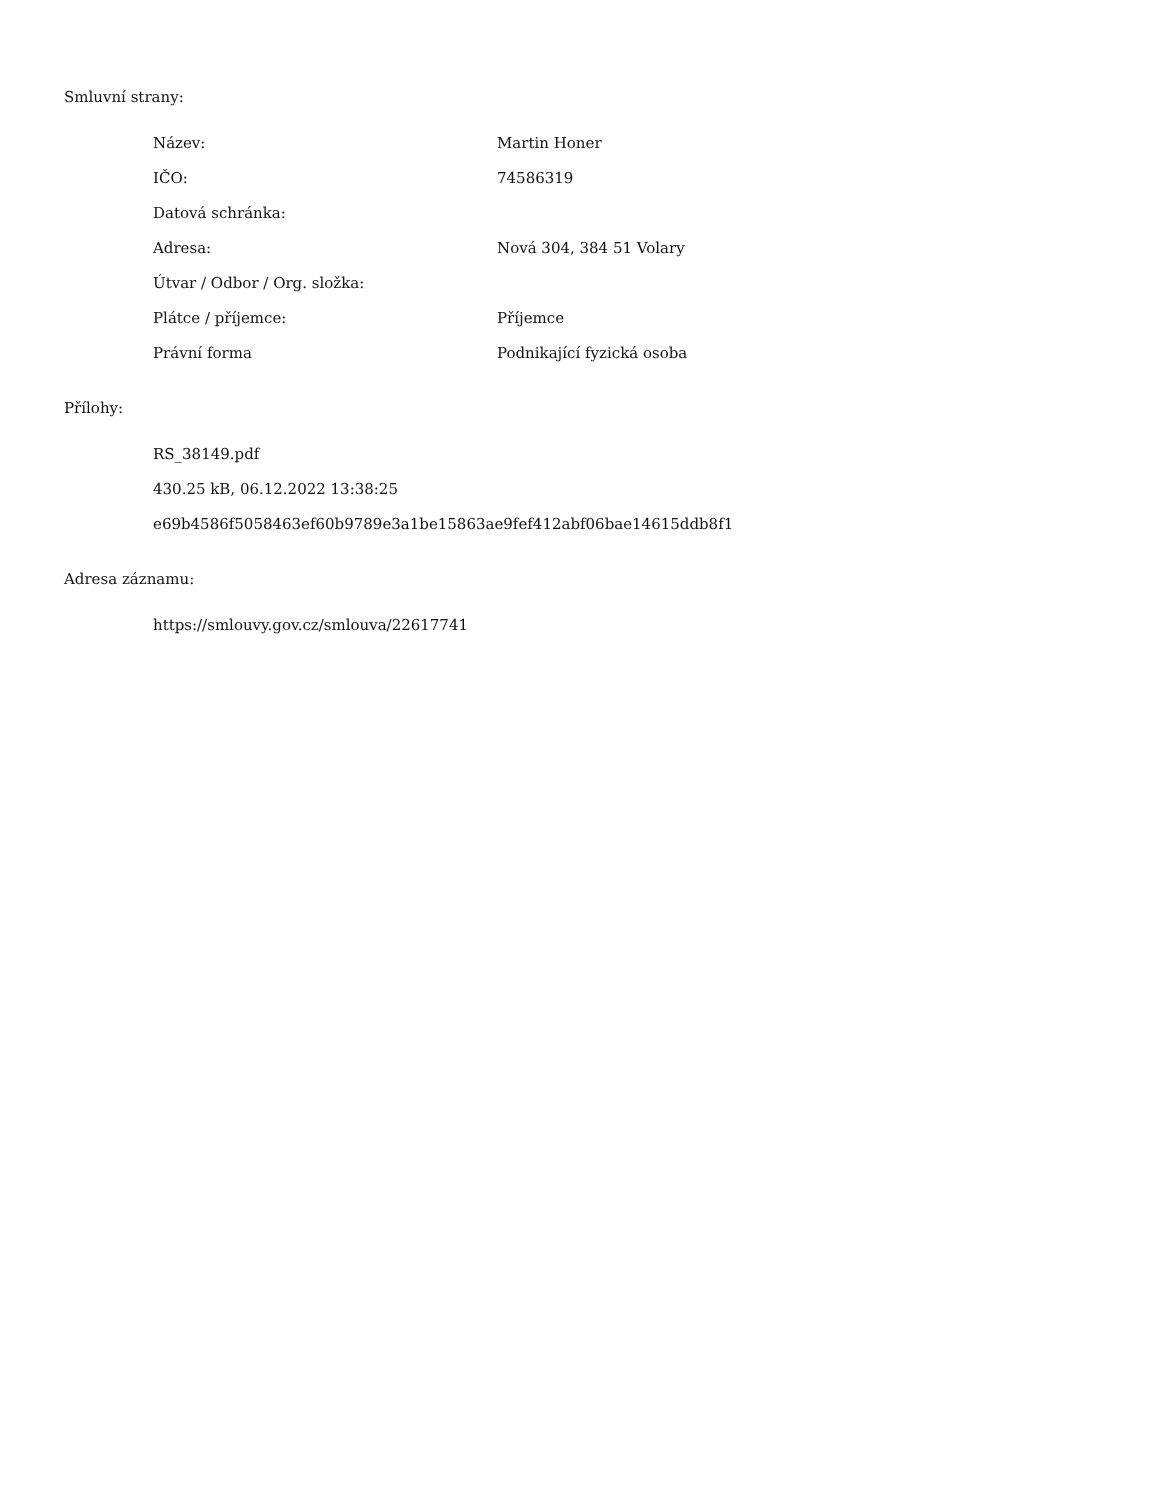Smluvní strany:
| Název: | Martin Honer |
| IČO: | 74586319 |
| Datová schránka: | |
| Adresa: | Nová 304, 384 51 Volary |
| Útvar / Odbor / Org. složka: | |
| Plátce / příjemce: | Příjemce |
| Právní forma | Podnikající fyzická osoba |
Přílohy:
RS_38149.pdf
430.25 kB, 06.12.2022 13:38:25
e69b4586f5058463ef60b9789e3a1be15863ae9fef412abf06bae14615ddb8f1
Adresa záznamu:
https://smlouvy.gov.cz/smlouva/22617741